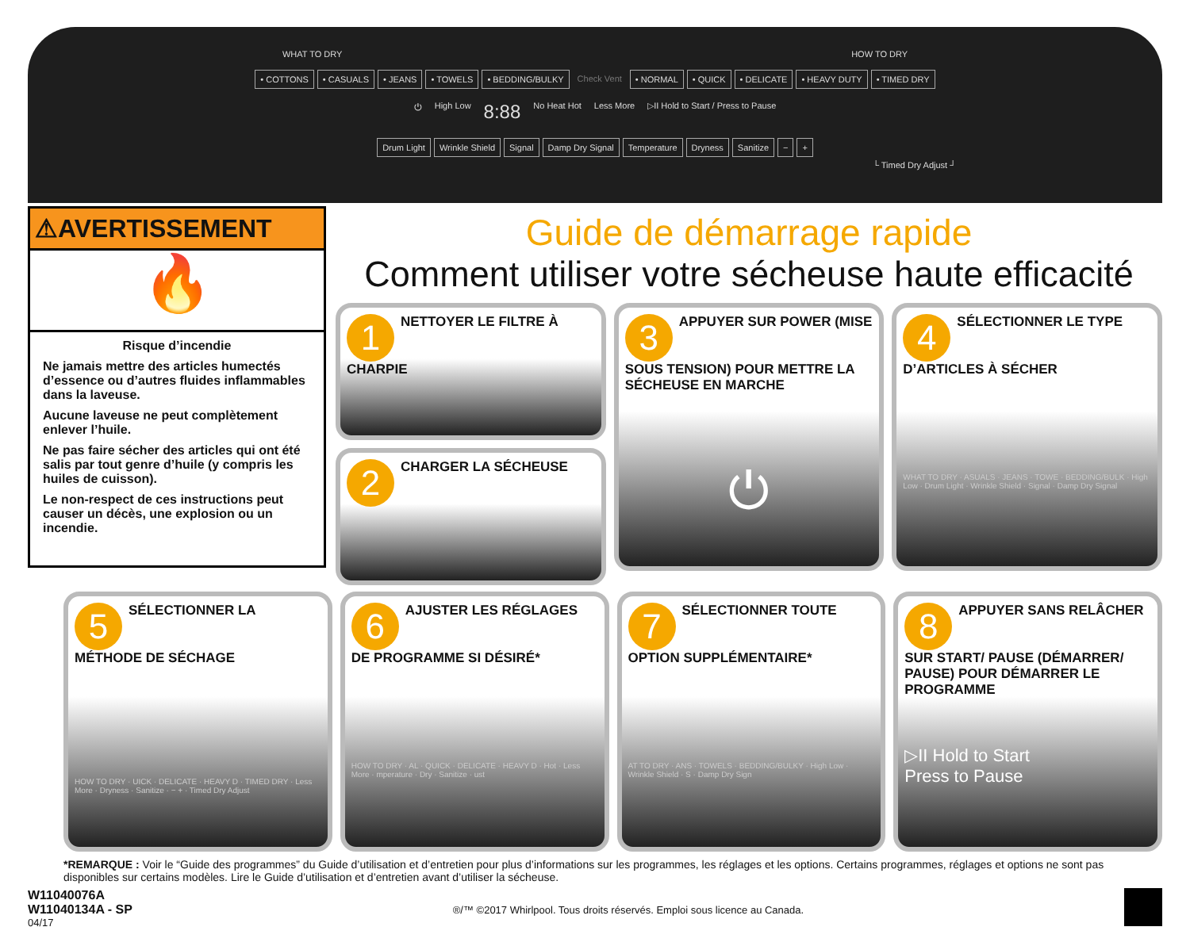WHAT TO DRY HOW TO DRY
• COTTONS • CASUALS • JEANS • TOWELS • BEDDING/BULKY Check Vent • NORMAL • QUICK • DELICATE • HEAVY DUTY • TIMED DRY
⏻ High Low 8:88 No Heat Hot Less More ▷II Hold to Start / Press to Pause
Drum Light Wrinkle Shield Signal Damp Dry Signal Temperature Dryness Sanitize − +
└ Timed Dry Adjust ┘
⚠AVERTISSEMENT
🔥
Risque d’incendie
Ne jamais mettre des articles humectés d’essence ou d’autres fluides inflammables dans la laveuse.
Aucune laveuse ne peut complètement enlever l’huile.
Ne pas faire sécher des articles qui ont été salis par tout genre d’huile (y compris les huiles de cuisson).
Le non-respect de ces instructions peut causer un décès, une explosion ou un incendie.
Guide de démarrage rapide
Comment utiliser votre sécheuse haute efficacité
1 NETTOYER LE FILTRE À CHARPIE
2 CHARGER LA SÉCHEUSE
3 APPUYER SUR POWER (MISE SOUS TENSION) POUR METTRE LA SÉCHEUSE EN MARCHE
⏻
4 SÉLECTIONNER LE TYPE D’ARTICLES À SÉCHER
WHAT TO DRY · ASUALS · JEANS · TOWE · BEDDING/BULK · High Low · Drum Light · Wrinkle Shield · Signal · Damp Dry Signal
5 SÉLECTIONNER LA MÉTHODE DE SÉCHAGE
HOW TO DRY · UICK · DELICATE · HEAVY D · TIMED DRY · Less More · Dryness · Sanitize · − + · Timed Dry Adjust
6 AJUSTER LES RÉGLAGES DE PROGRAMME SI DÉSIRÉ*
HOW TO DRY · AL · QUICK · DELICATE · HEAVY D · Hot · Less More · mperature · Dry · Sanitize · ust
7 SÉLECTIONNER TOUTE OPTION SUPPLÉMENTAIRE*
AT TO DRY · ANS · TOWELS · BEDDING/BULKY · High Low · Wrinkle Shield · S · Damp Dry Sign
8 APPUYER SANS RELÂCHER SUR START/ PAUSE (DÉMARRER/ PAUSE) POUR DÉMARRER LE PROGRAMME
▷II Hold to Start
Press to Pause
*REMARQUE : Voir le “Guide des programmes” du Guide d’utilisation et d’entretien pour plus d’informations sur les programmes, les réglages et les options. Certains programmes, réglages et options ne sont pas disponibles sur certains modèles. Lire le Guide d’utilisation et d’entretien avant d’utiliser la sécheuse.
W11040076A
W11040134A - SP
04/17
®/™ ©2017 Whirlpool. Tous droits réservés. Emploi sous licence au Canada.